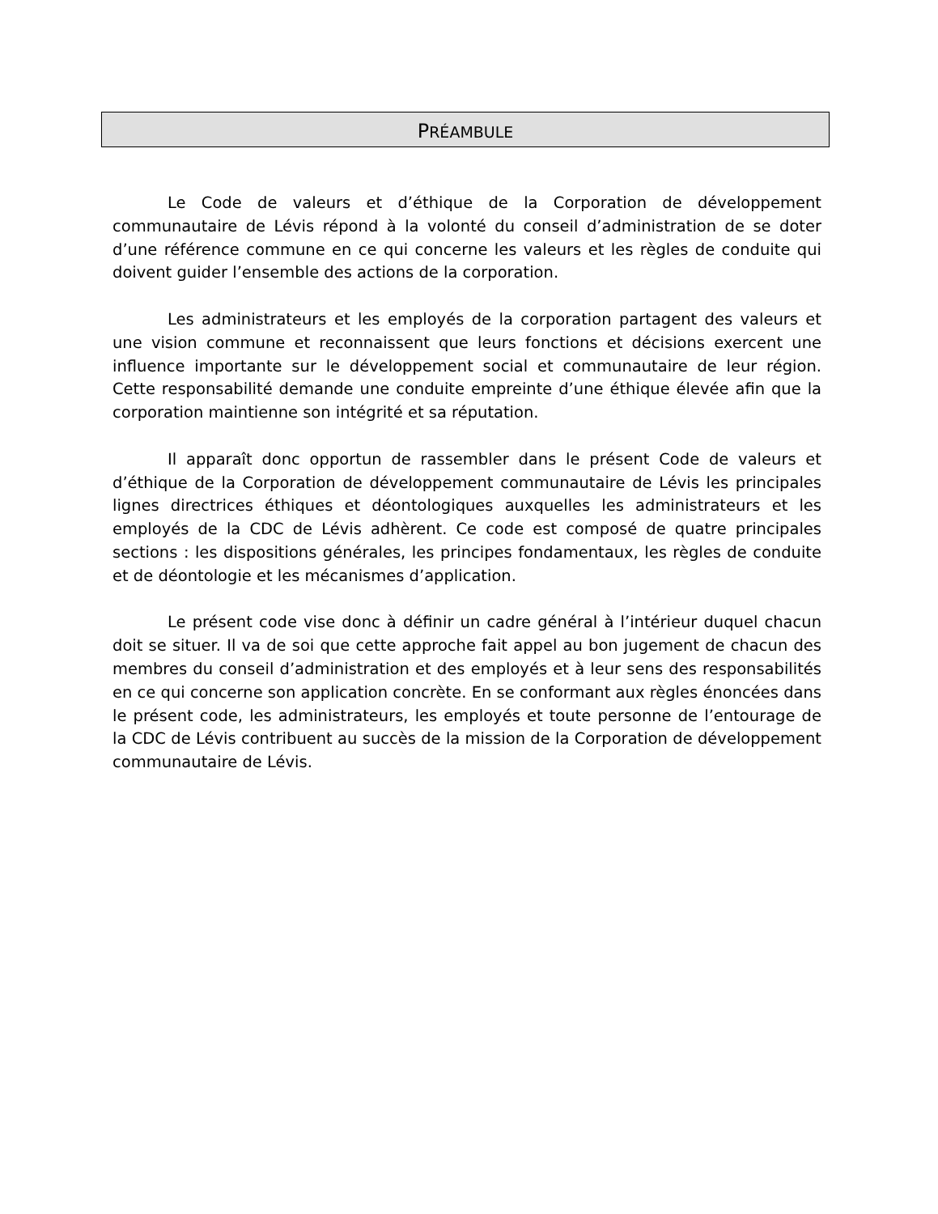PRÉAMBULE
Le Code de valeurs et d’éthique de la Corporation de développement communautaire de Lévis répond à la volonté du conseil d’administration de se doter d’une référence commune en ce qui concerne les valeurs et les règles de conduite qui doivent guider l’ensemble des actions de la corporation.
Les administrateurs et les employés de la corporation partagent des valeurs et une vision commune et reconnaissent que leurs fonctions et décisions exercent une influence importante sur le développement social et communautaire de leur région. Cette responsabilité demande une conduite empreinte d’une éthique élevée afin que la corporation maintienne son intégrité et sa réputation.
Il apparaît donc opportun de rassembler dans le présent Code de valeurs et d’éthique de la Corporation de développement communautaire de Lévis les principales lignes directrices éthiques et déontologiques auxquelles les administrateurs et les employés de la CDC de Lévis adhèrent. Ce code est composé de quatre principales sections : les dispositions générales, les principes fondamentaux, les règles de conduite et de déontologie et les mécanismes d’application.
Le présent code vise donc à définir un cadre général à l’intérieur duquel chacun doit se situer. Il va de soi que cette approche fait appel au bon jugement de chacun des membres du conseil d’administration et des employés et à leur sens des responsabilités en ce qui concerne son application concrète. En se conformant aux règles énoncées dans le présent code, les administrateurs, les employés et toute personne de l’entourage de la CDC de Lévis contribuent au succès de la mission de la Corporation de développement communautaire de Lévis.